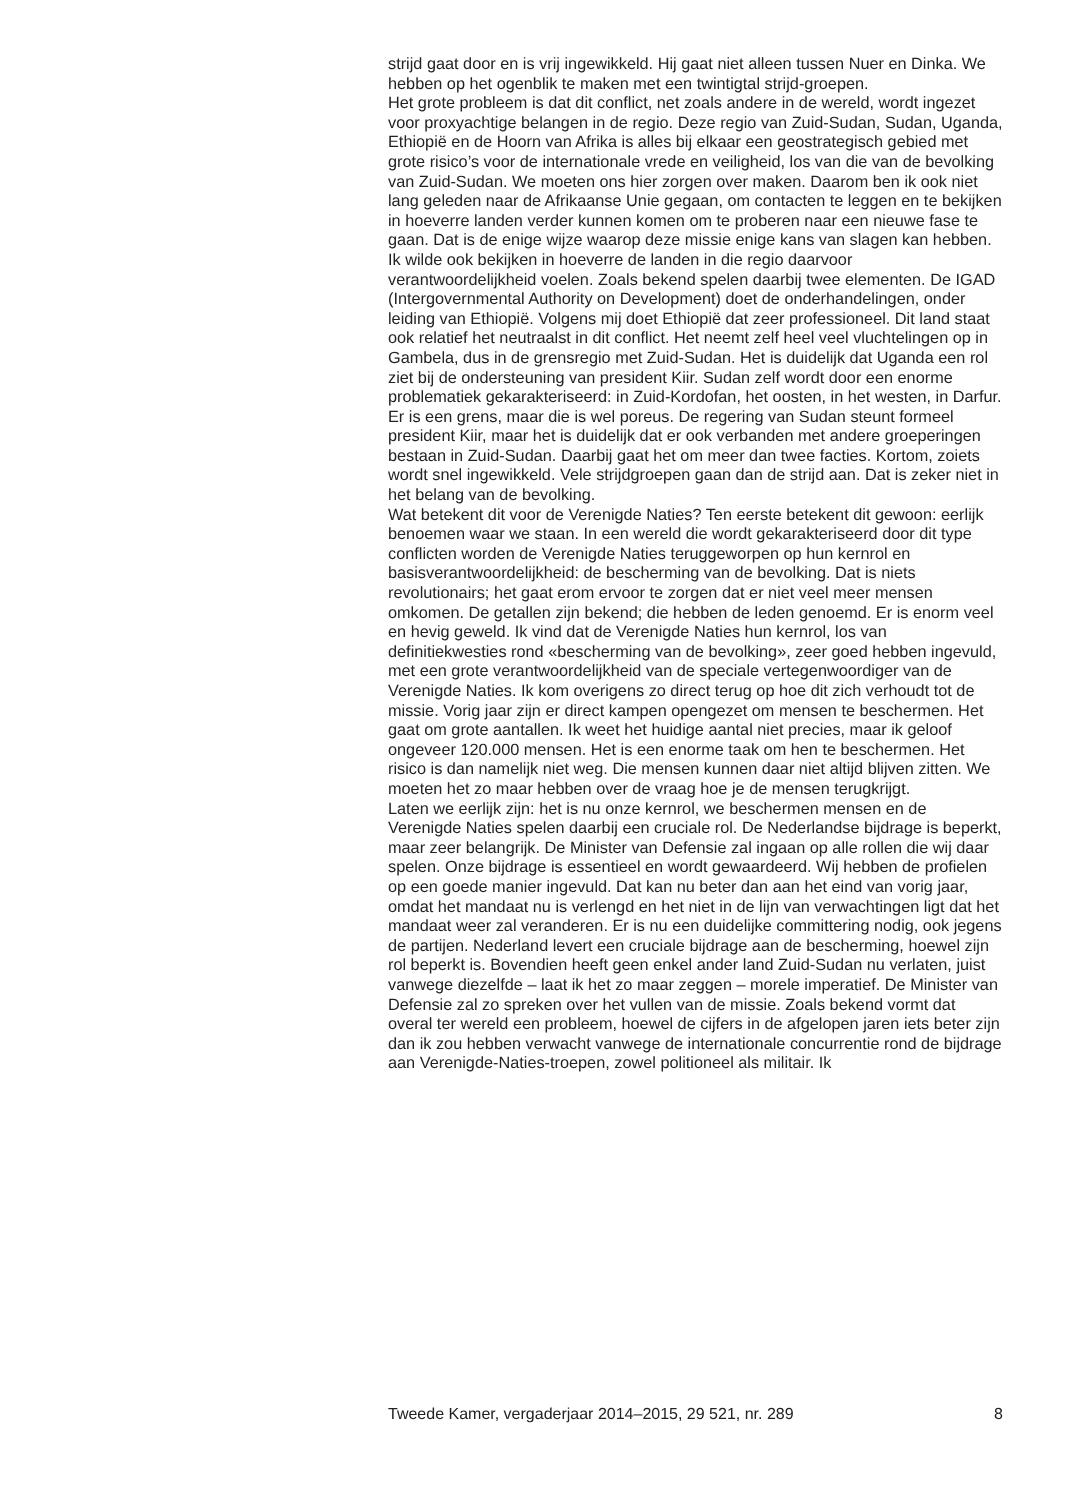strijd gaat door en is vrij ingewikkeld. Hij gaat niet alleen tussen Nuer en Dinka. We hebben op het ogenblik te maken met een twintigtal strijd-groepen.
Het grote probleem is dat dit conflict, net zoals andere in de wereld, wordt ingezet voor proxyachtige belangen in de regio. Deze regio van Zuid-Sudan, Sudan, Uganda, Ethiopië en de Hoorn van Afrika is alles bij elkaar een geostrategisch gebied met grote risico’s voor de internationale vrede en veiligheid, los van die van de bevolking van Zuid-Sudan. We moeten ons hier zorgen over maken. Daarom ben ik ook niet lang geleden naar de Afrikaanse Unie gegaan, om contacten te leggen en te bekijken in hoeverre landen verder kunnen komen om te proberen naar een nieuwe fase te gaan. Dat is de enige wijze waarop deze missie enige kans van slagen kan hebben. Ik wilde ook bekijken in hoeverre de landen in die regio daarvoor verantwoordelijkheid voelen. Zoals bekend spelen daarbij twee elementen. De IGAD (Intergovernmental Authority on Development) doet de onderhandelingen, onder leiding van Ethiopië. Volgens mij doet Ethiopië dat zeer professioneel. Dit land staat ook relatief het neutraalst in dit conflict. Het neemt zelf heel veel vluchtelingen op in Gambela, dus in de grensregio met Zuid-Sudan. Het is duidelijk dat Uganda een rol ziet bij de ondersteuning van president Kiir. Sudan zelf wordt door een enorme problematiek gekarakteriseerd: in Zuid-Kordofan, het oosten, in het westen, in Darfur. Er is een grens, maar die is wel poreus. De regering van Sudan steunt formeel president Kiir, maar het is duidelijk dat er ook verbanden met andere groeperingen bestaan in Zuid-Sudan. Daarbij gaat het om meer dan twee facties. Kortom, zoiets wordt snel ingewikkeld. Vele strijdgroepen gaan dan de strijd aan. Dat is zeker niet in het belang van de bevolking.
Wat betekent dit voor de Verenigde Naties? Ten eerste betekent dit gewoon: eerlijk benoemen waar we staan. In een wereld die wordt gekarakteriseerd door dit type conflicten worden de Verenigde Naties teruggeworpen op hun kernrol en basisverantwoordelijkheid: de bescherming van de bevolking. Dat is niets revolutionairs; het gaat erom ervoor te zorgen dat er niet veel meer mensen omkomen. De getallen zijn bekend; die hebben de leden genoemd. Er is enorm veel en hevig geweld. Ik vind dat de Verenigde Naties hun kernrol, los van definitiekwesties rond «bescherming van de bevolking», zeer goed hebben ingevuld, met een grote verantwoordelijkheid van de speciale vertegenwoordiger van de Verenigde Naties. Ik kom overigens zo direct terug op hoe dit zich verhoudt tot de missie. Vorig jaar zijn er direct kampen opengezet om mensen te beschermen. Het gaat om grote aantallen. Ik weet het huidige aantal niet precies, maar ik geloof ongeveer 120.000 mensen. Het is een enorme taak om hen te beschermen. Het risico is dan namelijk niet weg. Die mensen kunnen daar niet altijd blijven zitten. We moeten het zo maar hebben over de vraag hoe je de mensen terugkrijgt.
Laten we eerlijk zijn: het is nu onze kernrol, we beschermen mensen en de Verenigde Naties spelen daarbij een cruciale rol. De Nederlandse bijdrage is beperkt, maar zeer belangrijk. De Minister van Defensie zal ingaan op alle rollen die wij daar spelen. Onze bijdrage is essentieel en wordt gewaardeerd. Wij hebben de profielen op een goede manier ingevuld. Dat kan nu beter dan aan het eind van vorig jaar, omdat het mandaat nu is verlengd en het niet in de lijn van verwachtingen ligt dat het mandaat weer zal veranderen. Er is nu een duidelijke committering nodig, ook jegens de partijen. Nederland levert een cruciale bijdrage aan de bescherming, hoewel zijn rol beperkt is. Bovendien heeft geen enkel ander land Zuid-Sudan nu verlaten, juist vanwege diezelfde – laat ik het zo maar zeggen – morele imperatief. De Minister van Defensie zal zo spreken over het vullen van de missie. Zoals bekend vormt dat overal ter wereld een probleem, hoewel de cijfers in de afgelopen jaren iets beter zijn dan ik zou hebben verwacht vanwege de internationale concurrentie rond de bijdrage aan Verenigde-Naties-troepen, zowel politioneel als militair. Ik
Tweede Kamer, vergaderjaar 2014–2015, 29 521, nr. 289 8